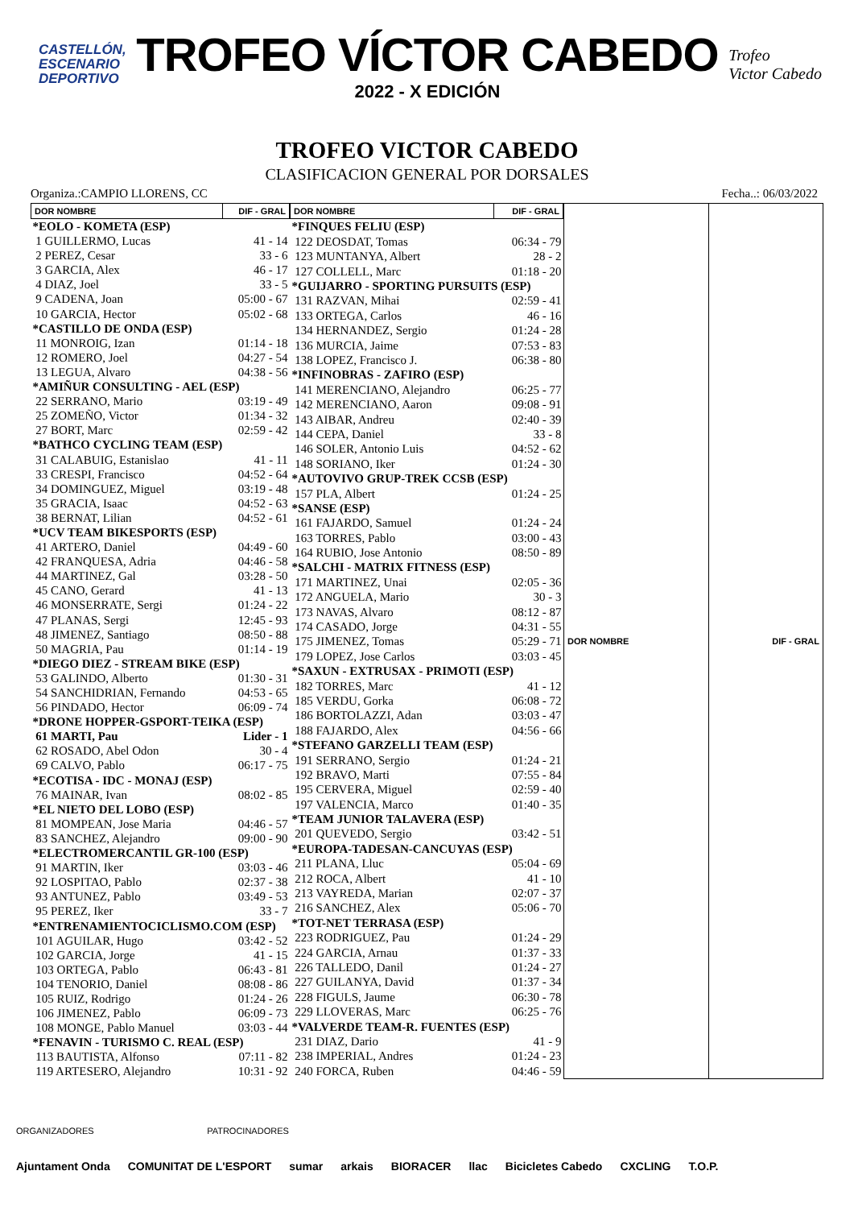CASTELLÓN,
ESCENARIO
DEPORTIVO
TROFEO VÍCTOR CABEDO
2022 - X EDICIÓN
Trofeo
Victor Cabedo
TROFEO VICTOR CABEDO
CLASIFICACION GENERAL POR DORSALES
Organiza.:CAMPIO LLORENS, CC Fecha..: 06/03/2022
| DOR NOMBRE | DIF - GRAL |
| --- | --- |
| *EOLO - KOMETA (ESP) | |
| 1 GUILLERMO, Lucas | 41 - 14 |
| 2 PEREZ, Cesar | 33 - 6 |
| 3 GARCIA, Alex | 46 - 17 |
| 4 DIAZ, Joel | 33 - 5 |
| 9 CADENA, Joan | 05:00 - 67 |
| 10 GARCIA, Hector | 05:02 - 68 |
| *CASTILLO DE ONDA (ESP) | |
| 11 MONROIG, Izan | 01:14 - 18 |
| 12 ROMERO, Joel | 04:27 - 54 |
| 13 LEGUA, Alvaro | 04:38 - 56 |
| *AMIÑUR CONSULTING - AEL (ESP) | |
| 22 SERRANO, Mario | 03:19 - 49 |
| 25 ZOMEÑO, Victor | 01:34 - 32 |
| 27 BORT, Marc | 02:59 - 42 |
| *BATHCO CYCLING TEAM (ESP) | |
| 31 CALABUIG, Estanislao | 41 - 11 |
| 33 CRESPI, Francisco | 04:52 - 64 |
| 34 DOMINGUEZ, Miguel | 03:19 - 48 |
| 35 GRACIA, Isaac | 04:52 - 63 |
| 38 BERNAT, Lilian | 04:52 - 61 |
| *UCV TEAM BIKESPORTS (ESP) | |
| 41 ARTERO, Daniel | 04:49 - 60 |
| 42 FRANQUESA, Adria | 04:46 - 58 |
| 44 MARTINEZ, Gal | 03:28 - 50 |
| 45 CANO, Gerard | 41 - 13 |
| 46 MONSERRATE, Sergi | 01:24 - 22 |
| 47 PLANAS, Sergi | 12:45 - 93 |
| 48 JIMENEZ, Santiago | 08:50 - 88 |
| 50 MAGRIA, Pau | 01:14 - 19 |
| *DIEGO DIEZ - STREAM BIKE (ESP) | |
| 53 GALINDO, Alberto | 01:30 - 31 |
| 54 SANCHIDRIAN, Fernando | 04:53 - 65 |
| 56 PINDADO, Hector | 06:09 - 74 |
| *DRONE HOPPER-GSPORT-TEIKA (ESP) | |
| 61 MARTI, Pau | Lider - 1 |
| 62 ROSADO, Abel Odon | 30 - 4 |
| 69 CALVO, Pablo | 06:17 - 75 |
| *ECOTISA - IDC - MONAJ (ESP) | |
| 76 MAINAR, Ivan | 08:02 - 85 |
| *EL NIETO DEL LOBO (ESP) | |
| 81 MOMPEAN, Jose Maria | 04:46 - 57 |
| 83 SANCHEZ, Alejandro | 09:00 - 90 |
| *ELECTROMERCANTIL GR-100 (ESP) | |
| 91 MARTIN, Iker | 03:03 - 46 |
| 92 LOSPITAO, Pablo | 02:37 - 38 |
| 93 ANTUNEZ, Pablo | 03:49 - 53 |
| 95 PEREZ, Iker | 33 - 7 |
| *ENTRENAMIENTOCICLISMO.COM (ESP) | |
| 101 AGUILAR, Hugo | 03:42 - 52 |
| 102 GARCIA, Jorge | 41 - 15 |
| 103 ORTEGA, Pablo | 06:43 - 81 |
| 104 TENORIO, Daniel | 08:08 - 86 |
| 105 RUIZ, Rodrigo | 01:24 - 26 |
| 106 JIMENEZ, Pablo | 06:09 - 73 |
| 108 MONGE, Pablo Manuel | 03:03 - 44 |
| *FENAVIN - TURISMO C. REAL (ESP) | |
| 113 BAUTISTA, Alfonso | 07:11 - 82 |
| 119 ARTESERO, Alejandro | 10:31 - 92 |
| DOR NOMBRE | DIF - GRAL |
| --- | --- |
| *FINQUES FELIU (ESP) | |
| 122 DEOSDAT, Tomas | 06:34 - 79 |
| 123 MUNTANYA, Albert | 28 - 2 |
| 127 COLLELL, Marc | 01:18 - 20 |
| *GUIJARRO - SPORTING PURSUITS (ESP) | |
| 131 RAZVAN, Mihai | 02:59 - 41 |
| 133 ORTEGA, Carlos | 46 - 16 |
| 134 HERNANDEZ, Sergio | 01:24 - 28 |
| 136 MURCIA, Jaime | 07:53 - 83 |
| 138 LOPEZ, Francisco J. | 06:38 - 80 |
| *INFINOBRAS - ZAFIRO (ESP) | |
| 141 MERENCIANO, Alejandro | 06:25 - 77 |
| 142 MERENCIANO, Aaron | 09:08 - 91 |
| 143 AIBAR, Andreu | 02:40 - 39 |
| 144 CEPA, Daniel | 33 - 8 |
| 146 SOLER, Antonio Luis | 04:52 - 62 |
| 148 SORIANO, Iker | 01:24 - 30 |
| *AUTOVIVO GRUP-TREK CCSB (ESP) | |
| 157 PLA, Albert | 01:24 - 25 |
| *SANSE (ESP) | |
| 161 FAJARDO, Samuel | 01:24 - 24 |
| 163 TORRES, Pablo | 03:00 - 43 |
| 164 RUBIO, Jose Antonio | 08:50 - 89 |
| *SALCHI - MATRIX FITNESS (ESP) | |
| 171 MARTINEZ, Unai | 02:05 - 36 |
| 172 ANGUELA, Mario | 30 - 3 |
| 173 NAVAS, Alvaro | 08:12 - 87 |
| 174 CASADO, Jorge | 04:31 - 55 |
| 175 JIMENEZ, Tomas | 05:29 - 71 |
| 179 LOPEZ, Jose Carlos | 03:03 - 45 |
| *SAXUN - EXTRUSAX - PRIMOTI (ESP) | |
| 182 TORRES, Marc | 41 - 12 |
| 185 VERDU, Gorka | 06:08 - 72 |
| 186 BORTOLAZZI, Adan | 03:03 - 47 |
| 188 FAJARDO, Alex | 04:56 - 66 |
| *STEFANO GARZELLI TEAM (ESP) | |
| 191 SERRANO, Sergio | 01:24 - 21 |
| 192 BRAVO, Marti | 07:55 - 84 |
| 195 CERVERA, Miguel | 02:59 - 40 |
| 197 VALENCIA, Marco | 01:40 - 35 |
| *TEAM JUNIOR TALAVERA (ESP) | |
| 201 QUEVEDO, Sergio | 03:42 - 51 |
| *EUROPA-TADESAN-CANCUYAS (ESP) | |
| 211 PLANA, Lluc | 05:04 - 69 |
| 212 ROCA, Albert | 41 - 10 |
| 213 VAYREDA, Marian | 02:07 - 37 |
| 216 SANCHEZ, Alex | 05:06 - 70 |
| *TOT-NET TERRASA (ESP) | |
| 223 RODRIGUEZ, Pau | 01:24 - 29 |
| 224 GARCIA, Arnau | 01:37 - 33 |
| 226 TALLEDO, Danil | 01:24 - 27 |
| 227 GUILANYA, David | 01:37 - 34 |
| 228 FIGULS, Jaume | 06:30 - 78 |
| 229 LLOVERAS, Marc | 06:25 - 76 |
| *VALVERDE TEAM-R. FUENTES (ESP) | |
| 231 DIAZ, Dario | 41 - 9 |
| 238 IMPERIAL, Andres | 01:24 - 23 |
| 240 FORCA, Ruben | 04:46 - 59 |
| DOR NOMBRE | DIF - GRAL |
| --- | --- |
ORGANIZADORES PATROCINADORES
Ajuntament Onda COMUNITAT DE L'ESPORT sumar arkais BIORACER llac Bicicletes Cabedo CXCLING T.O.P.